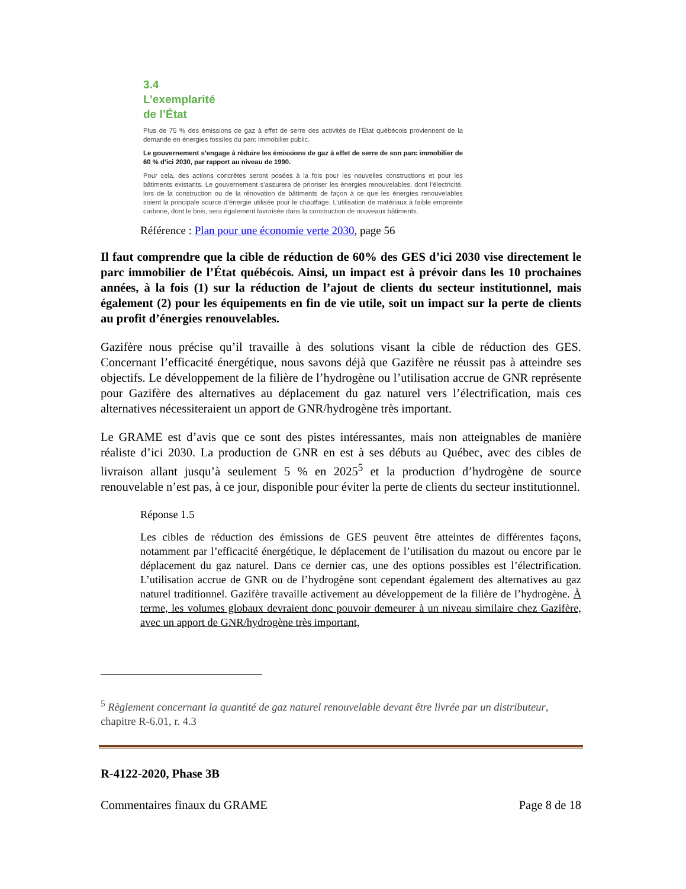3.4
L’exemplarité
de l’État
Plus de 75 % des émissions de gaz à effet de serre des activités de l’État québécois proviennent de la demande en énergies fossiles du parc immobilier public.
Le gouvernement s’engage à réduire les émissions de gaz à effet de serre de son parc immobilier de 60 % d’ici 2030, par rapport au niveau de 1990.
Pour cela, des actions concrètes seront posées à la fois pour les nouvelles constructions et pour les bâtiments existants. Le gouvernement s’assurera de prioriser les énergies renouvelables, dont l’électricité, lors de la construction ou de la rénovation de bâtiments de façon à ce que les énergies renouvelables soient la principale source d’énergie utilisée pour le chauffage. L’utilisation de matériaux à faible empreinte carbone, dont le bois, sera également favorisée dans la construction de nouveaux bâtiments.
Référence : Plan pour une économie verte 2030, page 56
Il faut comprendre que la cible de réduction de 60% des GES d’ici 2030 vise directement le parc immobilier de l’État québécois. Ainsi, un impact est à prévoir dans les 10 prochaines années, à la fois (1) sur la réduction de l’ajout de clients du secteur institutionnel, mais également (2) pour les équipements en fin de vie utile, soit un impact sur la perte de clients au profit d’énergies renouvelables.
Gazifère nous précise qu’il travaille à des solutions visant la cible de réduction des GES. Concernant l’efficacité énergétique, nous savons déjà que Gazifère ne réussit pas à atteindre ses objectifs. Le développement de la filière de l’hydrogène ou l’utilisation accrue de GNR représente pour Gazifère des alternatives au déplacement du gaz naturel vers l’électrification, mais ces alternatives nécessiteraient un apport de GNR/hydrogène très important.
Le GRAME est d’avis que ce sont des pistes intéressantes, mais non atteignables de manière réaliste d’ici 2030. La production de GNR en est à ses débuts au Québec, avec des cibles de livraison allant jusqu’à seulement 5 % en 2025<sup>5</sup> et la production d’hydrogène de source renouvelable n’est pas, à ce jour, disponible pour éviter la perte de clients du secteur institutionnel.
Réponse 1.5
Les cibles de réduction des émissions de GES peuvent être atteintes de différentes façons, notamment par l’efficacité énergétique, le déplacement de l’utilisation du mazout ou encore par le déplacement du gaz naturel. Dans ce dernier cas, une des options possibles est l’électrification. L’utilisation accrue de GNR ou de l’hydrogène sont cependant également des alternatives au gaz naturel traditionnel. Gazifère travaille activement au développement de la filière de l’hydrogène. À terme, les volumes globaux devraient donc pouvoir demeurer à un niveau similaire chez Gazifère, avec un apport de GNR/hydrogène très important,
<sup>5</sup> Règlement concernant la quantité de gaz naturel renouvelable devant être livrée par un distributeur, chapitre R-6.01, r. 4.3
R-4122-2020, Phase 3B
Commentaires finaux du GRAME Page 8 de 18